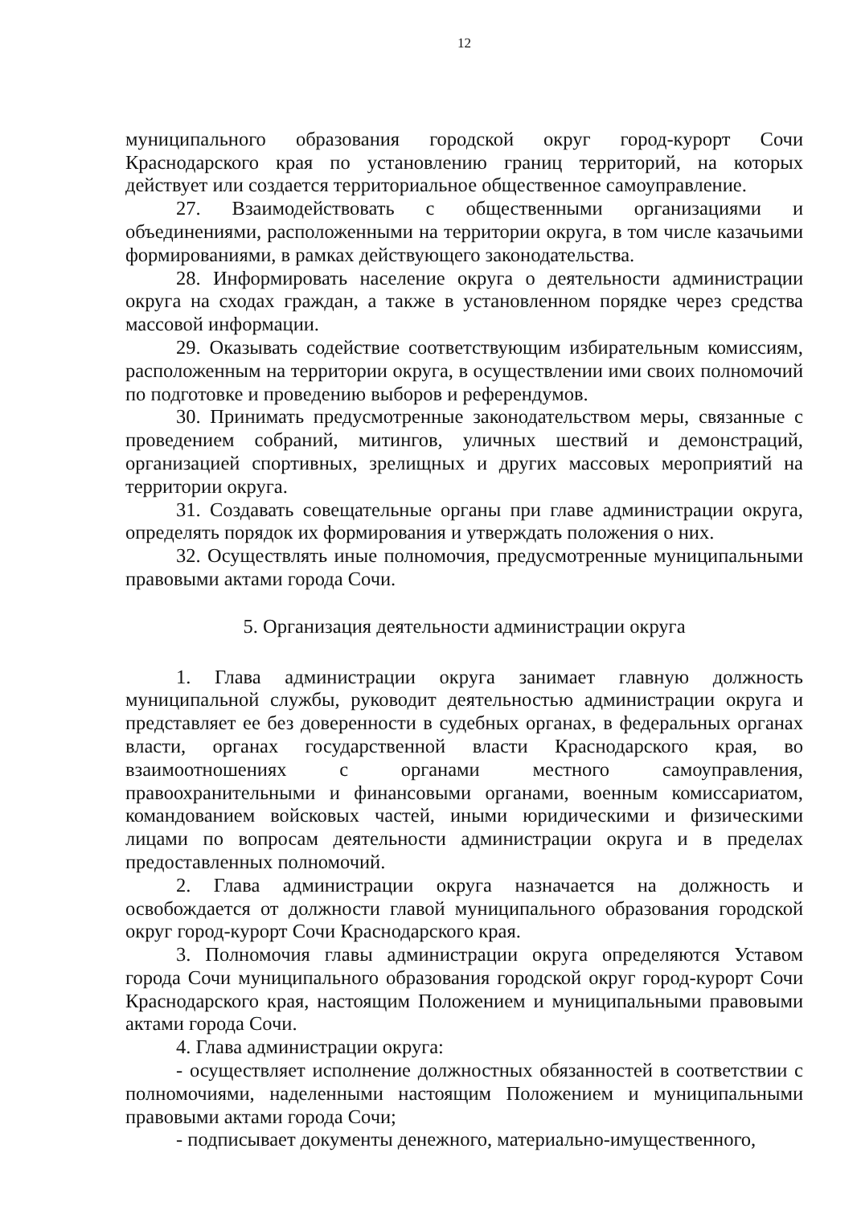12
муниципального образования городской округ город-курорт Сочи Краснодарского края по установлению границ территорий, на которых действует или создается территориальное общественное самоуправление.
27. Взаимодействовать с общественными организациями и объединениями, расположенными на территории округа, в том числе казачьими формированиями, в рамках действующего законодательства.
28. Информировать население округа о деятельности администрации округа на сходах граждан, а также в установленном порядке через средства массовой информации.
29. Оказывать содействие соответствующим избирательным комиссиям, расположенным на территории округа, в осуществлении ими своих полномочий по подготовке и проведению выборов и референдумов.
30. Принимать предусмотренные законодательством меры, связанные с проведением собраний, митингов, уличных шествий и демонстраций, организацией спортивных, зрелищных и других массовых мероприятий на территории округа.
31. Создавать совещательные органы при главе администрации округа, определять порядок их формирования и утверждать положения о них.
32. Осуществлять иные полномочия, предусмотренные муниципальными правовыми актами города Сочи.
5. Организация деятельности администрации округа
1. Глава администрации округа занимает главную должность муниципальной службы, руководит деятельностью администрации округа и представляет ее без доверенности в судебных органах, в федеральных органах власти, органах государственной власти Краснодарского края, во взаимоотношениях с органами местного самоуправления, правоохранительными и финансовыми органами, военным комиссариатом, командованием войсковых частей, иными юридическими и физическими лицами по вопросам деятельности администрации округа и в пределах предоставленных полномочий.
2. Глава администрации округа назначается на должность и освобождается от должности главой муниципального образования городской округ город-курорт Сочи Краснодарского края.
3. Полномочия главы администрации округа определяются Уставом города Сочи муниципального образования городской округ город-курорт Сочи Краснодарского края, настоящим Положением и муниципальными правовыми актами города Сочи.
4. Глава администрации округа:
- осуществляет исполнение должностных обязанностей в соответствии с полномочиями, наделенными настоящим Положением и муниципальными правовыми актами города Сочи;
- подписывает документы денежного, материально-имущественного,